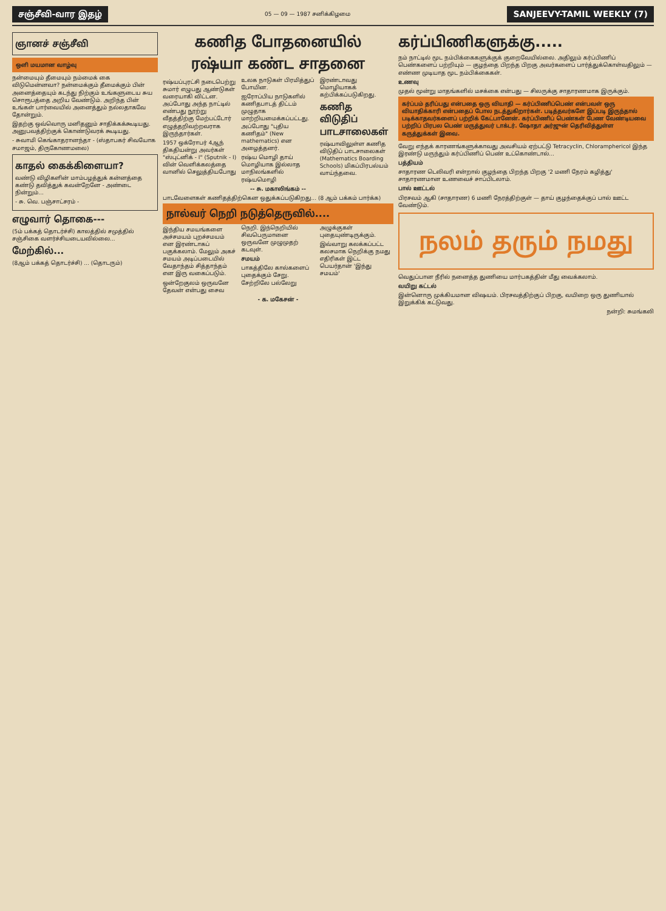சஞ்சீவி-வார இதழ்
05 — 09 — 1987 சனிக்கிழமை
SANJEEVY-TAMIL WEEKLY (7)
ஞானச் சஞ்சீவி
ஒளி மயமான வாழ்வு
நன்மையும் தீமையும் நம்மைக் கை விடுமென்னவா? நன்மைக்கும் தீமைக்கும் பின் அனைத்தையும் கடந்து நிற்கும் உங்களுடைய சுய சொரூபத்தை அறிய வேண்டும். அறிந்த பின் உங்கள் பார்வையில் அனைத்தும் நல்லதாகவே தோன்றும்.
இதற்கு ஒவ்வொரு மனிதனும் சாதிக்கக்கூடியது. அனுபவத்திற்குக் கொண்டுவரக் கூடியது.
- சுவாமி கெங்காதரானந்தா - (ஸ்தாபகர் சிவயோக சமாஜம், திருகோணமலை)
காதல் கைக்கிளையா?
வண்டு விழிகளின் மாம்பழத்துக் கன்னத்தை கண்டு தவித்துக் கவன்றேனே - அண்டை நின்றும்...
- சு. வெ. பஞ்சாட்சரம் -
எழுவார் தொகை---
(5ம் பக்கத் தொடர்ச்சி) காலத்தில் சமுத்தில் சஞ்சிகை வளர்ச்சியடையவில்லை...
மேற்கில்...
(8ஆம் பக்கத் தொடர்ச்சி) ... (தொடரும்)
கணித போதனையில்
ரஷ்யா கண்ட சாதனை
ரஷ்யப்புரட்சி நடைபெற்று சுமார் எழுபது ஆண்டுகள் வரையாகி விட்டன. அப்போது அந்த நாட்டில் எண்பது நூற்று வீதத்திற்கு மேற்பட்டோர் எழுத்தறிவற்றவராக இருந்தார்கள்.
1957 ஒக்ரோபர் 4ஆந் திகதியன்று அவர்கள் "ஸ்புட்னிக் - I" (Sputnik - I) வின் வெளிக்கலத்தை வானில் செலுத்தியபோது உலக நாடுகள் பிரமித்துப் போயின.
ஐரோப்பிய நாடுகளில் கணிதபாடத் திட்டம் முழுதாக மாற்றியமைக்கப்பட்டது. அப்போது "புதிய கணிதம்" (New mathematics) என அழைத்தனர்.
ரஷ்ய மொழி தாய் மொழியாக இல்லாத மாநிலங்களில் ரஷ்யமொழி இரண்டாவது மொழியாகக் கற்பிக்கப்படுகிறது.
கணித விடுதிப் பாடசாலைகள்
ரஷ்யாவிலுள்ள கணித விடுதிப் பாடசாலைகள் (Mathematics Boarding Schools) மிகப்பிரபல்யம் வாய்ந்தவை.
-- சு. மகாலிங்கம் --
பாடவேளைகள் கணிதத்திற்கென ஒதுக்கப்படுகிறது... (8 ஆம் பக்கம் பார்க்க)
நால்வர் நெறி நடுத்தெருவில்....
இந்திய சமயங்களை அச்சமயம் புறச்சமயம் என இரண்டாகப் பகுக்கலாம். மேலும் அகச் சமயம் அடிப்படையில் வேதாந்தம் சித்தாந்தம் என இரு வகைப்படும்.
ஒன்றேகுலம் ஒருவனே தேவன் என்பது சைவ நெறி. இந்நெறியில் சிவபெருமானை ஒருவனே முழுமுதற் கடவுள்.
சமயம்
பாகத்திலே கால்களைப் புதைக்கும் சேறு. சேற்றிலே பல்லேறு அழுக்குகள் புதையுண்டிருக்கும்.
இவ்வாறு கலக்கப்பட்ட கலசமாக நெறிக்கு நமது எதிரிகள் இட்ட பெயர்தான் 'இந்து சமயம்'
- க. மகேசன் -
கர்ப்பிணிகளுக்கு.....
நம் நாட்டில் மூட நம்பிக்கைகளுக்குக் குறைவேயில்லை. அதிலும் கர்ப்பிணிப் பெண்களைப் பற்றியும் — குழந்தை பிறந்த பிறகு அவர்களைப் பார்த்துக்கொள்வதிலும் — எண்ண முடியாத மூட நம்பிக்கைகள்.
உணவு
முதல் மூன்று மாதங்களில் மசக்கை என்பது — சிலருக்கு சாதாரணமாக இருக்கும்.
கர்ப்பம் தரிப்பது என்பதை ஒரு வியாதி — கர்ப்பிணிப்பெண் என்பவள் ஒரு வியாதிக்காரி என்பதைப் போல நடத்துகிறார்கள். படித்தவர்களே இப்படி இருந்தால் படிக்காதவர்களைப் பற்றிக் கேட்பானேன். கர்ப்பிணிப் பெண்கள் பேண வேண்டியவை பற்றிப் பிரபல பெண் மருத்துவர் டாக்டர். ஷோதா அர்ஜுன் தெரிவித்துள்ள கருத்துக்கள் இவை.
வேறு எந்தக் காரணங்களுக்காவது அவசியம் ஏற்பட்டு Tetracyclin, Chloramphericol இந்த இரண்டு மருந்தும் கர்ப்பிணிப் பெண் உட்கொண்டால்...
பத்தியம்
சாதாரண டெலிவரி என்றால் குழந்தை பிறந்த பிறகு '2 மணி நேரம் கழித்து' சாதாரணமான உணவைச் சாப்பிடலாம்.
பால் ஊட்டல்
பிரசவம் ஆகி (சாதாரண) 6 மணி நேரத்திற்குள் — தாய் குழந்தைக்குப் பால் ஊட்ட வேண்டும்.
நலம் தரும் நமது
வெதுப்பான நீரில் நனைத்த துணியை மார்பகத்தின் மீது வைக்கலாம்.
வயிறு கட்டல்
இன்னொரு முக்கியமான விஷயம். பிரசவத்திற்குப் பிறகு, வயிறை ஒரு துணியால் இறுக்கிக் கட்டுவது.
நன்றி: சுமங்கலி